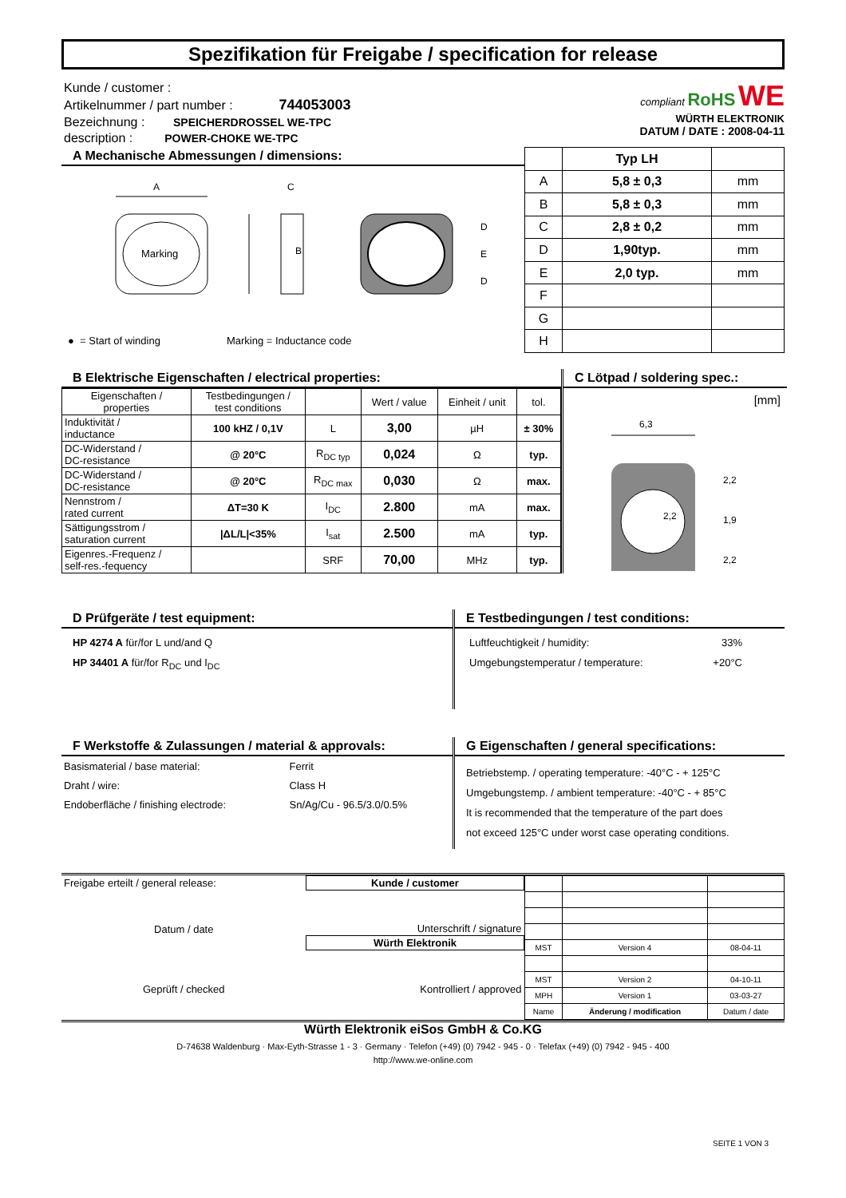Spezifikation für Freigabe / specification for release
Kunde / customer :
Artikelnummer / part number : 744053003
Bezeichnung : SPEICHERDROSSEL WE-TPC
description : POWER-CHOKE WE-TPC
compliant RoHS WE
WÜRTH ELEKTRONIK
DATUM / DATE : 2008-04-11
A Mechanische Abmessungen / dimensions:
Marking
A
B
C
D
E
D
● = Start of winding Marking = Inductance code
| | Typ LH | |
| --- | --- | --- |
| A | 5,8 ± 0,3 | mm |
| B | 5,8 ± 0,3 | mm |
| C | 2,8 ± 0,2 | mm |
| D | 1,90typ. | mm |
| E | 2,0 typ. | mm |
| F | | |
| G | | |
| H | | |
B Elektrische Eigenschaften / electrical properties:
| Eigenschaften / properties | Testbedingungen / test conditions | | Wert / value | Einheit / unit | tol. |
| Induktivität / inductance | 100 kHZ / 0,1V | L | 3,00 | µH | ± 30% |
| DC-Widerstand / DC-resistance | @ 20°C | R<sub>DC typ</sub> | 0,024 | Ω | typ. |
| DC-Widerstand / DC-resistance | @ 20°C | R<sub>DC max</sub> | 0,030 | Ω | max. |
| Nennstrom / rated current | ΔT=30 K | I<sub>DC</sub> | 2.800 | mA | max. |
| Sättigungsstrom / saturation current | /ΔL/L/<35% | I<sub>sat</sub> | 2.500 | mA | typ. |
| Eigenres.-Frequenz / self-res.-fequency | | SRF | 70,00 | MHz | typ. |
C Lötpad / soldering spec.:
[mm]
6,3
2,2
1,9
2,2
2,2
D Prüfgeräte / test equipment:
HP 4274 A für/for L und/and Q
HP 34401 A für/for R<sub>DC</sub> und I<sub>DC</sub>
E Testbedingungen / test conditions:
Luftfeuchtigkeit / humidity: 33%
Umgebungstemperatur / temperature: +20°C
F Werkstoffe & Zulassungen / material & approvals:
| Basismaterial / base material: | Ferrit |
| Draht / wire: | Class H |
| Endoberfläche / finishing electrode: | Sn/Ag/Cu - 96.5/3.0/0.5% |
G Eigenschaften / general specifications:
Betriebstemp. / operating temperature: -40°C - + 125°C
Umgebungstemp. / ambient temperature: -40°C - + 85°C
It is recommended that the temperature of the part does
not exceed 125°C under worst case operating conditions.
| Freigabe erteilt / general release: | Kunde / customer |
| Datum / date | Unterschrift / signature |
| | Würth Elektronik |
| Geprüft / checked | Kontrolliert / approved |
| MST | Version 4 | 08-04-11 |
| MST | Version 2 | 04-10-11 |
| MPH | Version 1 | 03-03-27 |
| Name | Änderung / modification | Datum / date |
Würth Elektronik eiSos GmbH & Co.KG
D-74638 Waldenburg · Max-Eyth-Strasse 1 - 3 · Germany · Telefon (+49) (0) 7942 - 945 - 0 · Telefax (+49) (0) 7942 - 945 - 400
http://www.we-online.com
SEITE 1 VON 3